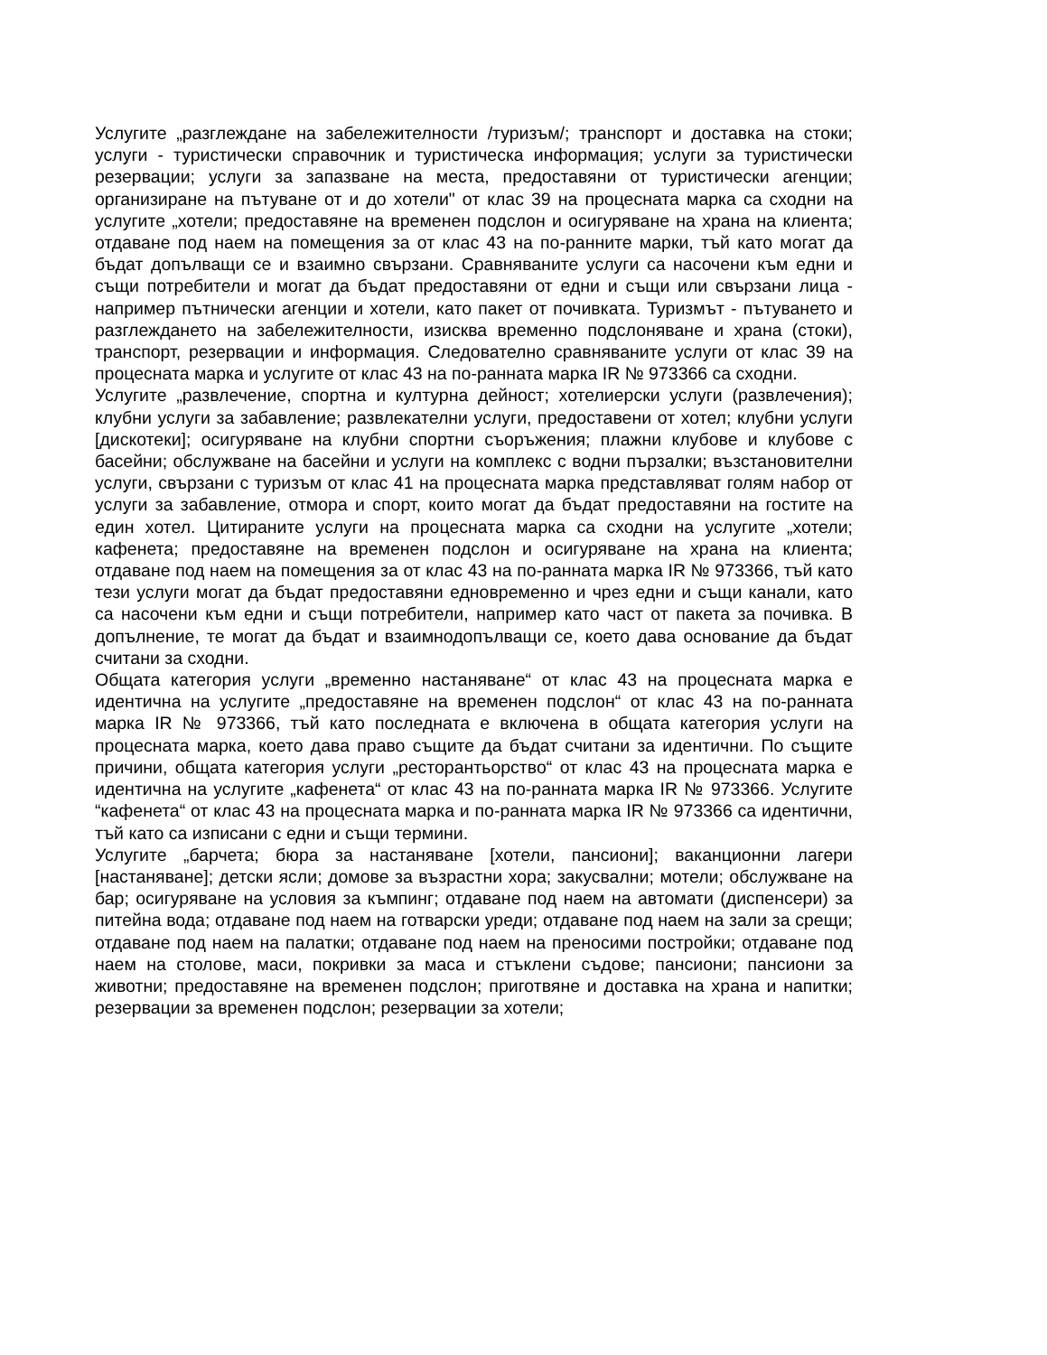Услугите „разглеждане на забележителности /туризъм/; транспорт и доставка на стоки; услуги - туристически справочник и туристическа информация; услуги за туристически резервации; услуги за запазване на места, предоставяни от туристически агенции; организиране на пътуване от и до хотели" от клас 39 на процесната марка са сходни на услугите „хотели; предоставяне на временен подслон и осигуряване на храна на клиента; отдаване под наем на помещения за от клас 43 на по-ранните марки, тъй като могат да бъдат допълващи се и взаимно свързани. Сравняваните услуги са насочени към едни и същи потребители и могат да бъдат предоставяни от едни и същи или свързани лица - например пътнически агенции и хотели, като пакет от почивката. Туризмът - пътуването и разглеждането на забележителности, изисква временно подслоняване и храна (стоки), транспорт, резервации и информация. Следователно сравняваните услуги от клас 39 на процесната марка и услугите от клас 43 на по-ранната марка IR № 973366 са сходни.
Услугите „развлечение, спортна и културна дейност; хотелиерски услуги (развлечения); клубни услуги за забавление; развлекателни услуги, предоставени от хотел; клубни услуги [дискотеки]; осигуряване на клубни спортни съоръжения; плажни клубове и клубове с басейни; обслужване на басейни и услуги на комплекс с водни пързалки; възстановителни услуги, свързани с туризъм от клас 41 на процесната марка представляват голям набор от услуги за забавление, отмора и спорт, които могат да бъдат предоставяни на гостите на един хотел. Цитираните услуги на процесната марка са сходни на услугите „хотели; кафенета; предоставяне на временен подслон и осигуряване на храна на клиента; отдаване под наем на помещения за от клас 43 на по-ранната марка IR № 973366, тъй като тези услуги могат да бъдат предоставяни едновременно и чрез едни и същи канали, като са насочени към едни и същи потребители, например като част от пакета за почивка. В допълнение, те могат да бъдат и взаимнодопълващи се, което дава основание да бъдат считани за сходни.
Общата категория услуги „временно настаняване“ от клас 43 на процесната марка е идентична на услугите „предоставяне на временен подслон“ от клас 43 на по-ранната марка IR № 973366, тъй като последната е включена в общата категория услуги на процесната марка, което дава право същите да бъдат считани за идентични. По същите причини, общата категория услуги „ресторантьорство“ от клас 43 на процесната марка е идентична на услугите „кафенета“ от клас 43 на по-ранната марка IR № 973366. Услугите “кафенета“ от клас 43 на процесната марка и по-ранната марка IR № 973366 са идентични, тъй като са изписани с едни и същи термини.
Услугите „барчета; бюра за настаняване [хотели, пансиони]; ваканционни лагери [настаняване]; детски ясли; домове за възрастни хора; закусвални; мотели; обслужване на бар; осигуряване на условия за къмпинг; отдаване под наем на автомати (диспенсери) за питейна вода; отдаване под наем на готварски уреди; отдаване под наем на зали за срещи; отдаване под наем на палатки; отдаване под наем на преносими постройки; отдаване под наем на столове, маси, покривки за маса и стъклени съдове; пансиони; пансиони за животни; предоставяне на временен подслон; приготвяне и доставка на храна и напитки; резервации за временен подслон; резервации за хотели;